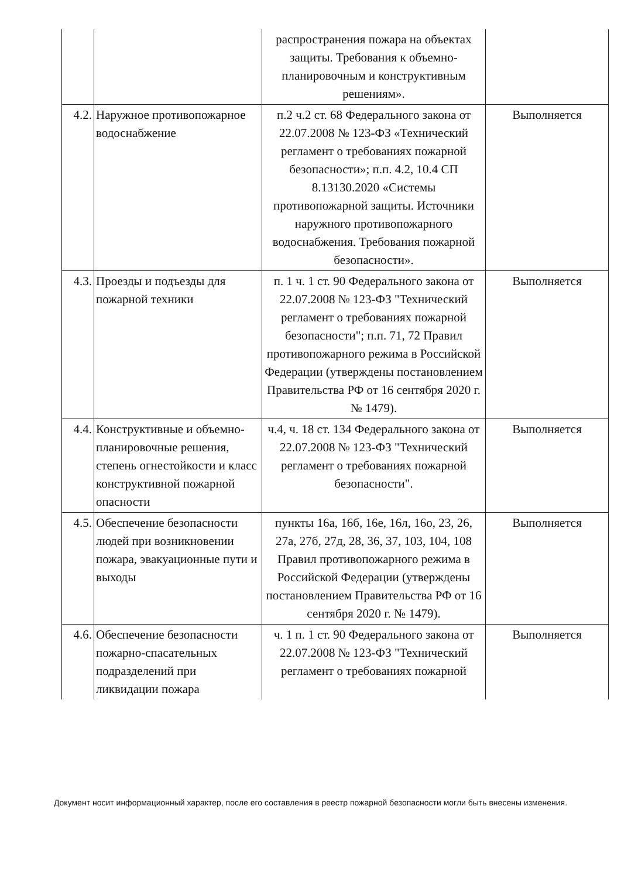| | | распространения пожара на объектах защиты. Требования к объемно-планировочным и конструктивным решениям». | |
| 4.2. | Наружное противопожарное водоснабжение | п.2 ч.2 ст. 68 Федерального закона от 22.07.2008 № 123-ФЗ «Технический регламент о требованиях пожарной безопасности»; п.п. 4.2, 10.4 СП 8.13130.2020 «Системы противопожарной защиты. Источники наружного противопожарного водоснабжения. Требования пожарной безопасности». | Выполняется |
| 4.3. | Проезды и подъезды для пожарной техники | п. 1 ч. 1 ст. 90 Федерального закона от 22.07.2008 № 123-ФЗ "Технический регламент о требованиях пожарной безопасности"; п.п. 71, 72 Правил противопожарного режима в Российской Федерации (утверждены постановлением Правительства РФ от 16 сентября 2020 г. № 1479). | Выполняется |
| 4.4. | Конструктивные и объемно-планировочные решения, степень огнестойкости и класс конструктивной пожарной опасности | ч.4, ч. 18 ст. 134 Федерального закона от 22.07.2008 № 123-ФЗ "Технический регламент о требованиях пожарной безопасности". | Выполняется |
| 4.5. | Обеспечение безопасности людей при возникновении пожара, эвакуационные пути и выходы | пункты 16а, 16б, 16е, 16л, 16о, 23, 26, 27а, 27б, 27д, 28, 36, 37, 103, 104, 108 Правил противопожарного режима в Российской Федерации (утверждены постановлением Правительства РФ от 16 сентября 2020 г. № 1479). | Выполняется |
| 4.6. | Обеспечение безопасности пожарно-спасательных подразделений при ликвидации пожара | ч. 1 п. 1 ст. 90 Федерального закона от 22.07.2008 № 123-ФЗ "Технический регламент о требованиях пожарной | Выполняется |
Документ носит информационный характер, после его составления в реестр пожарной безопасности могли быть внесены изменения.